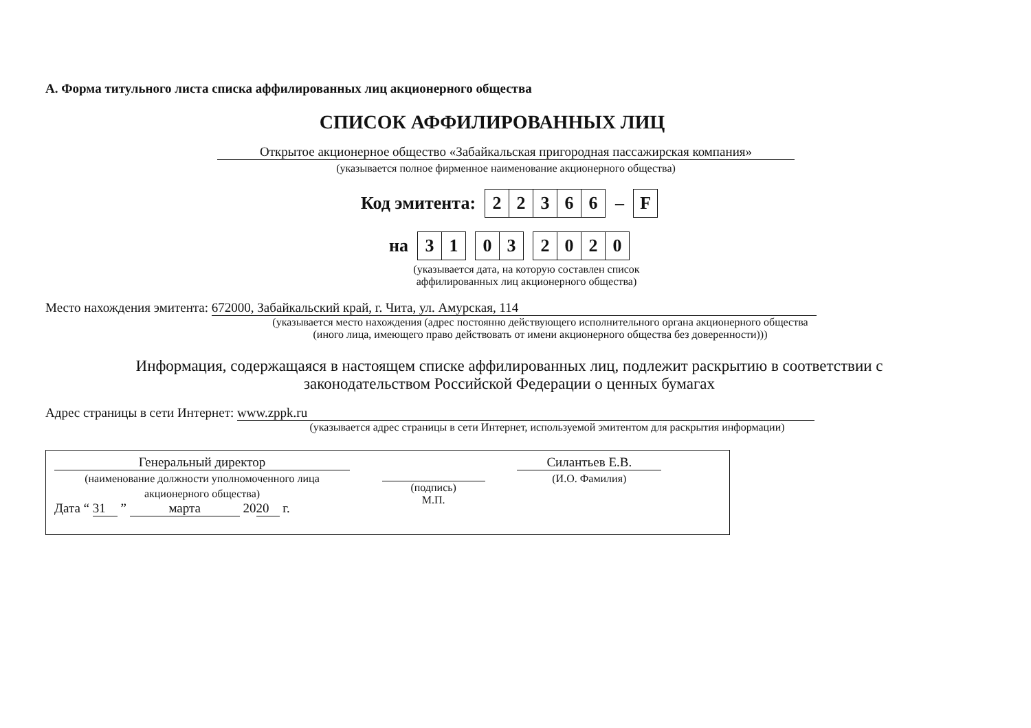А. Форма титульного листа списка аффилированных лиц акционерного общества
СПИСОК АФФИЛИРОВАННЫХ ЛИЦ
Открытое акционерное общество «Забайкальская пригородная пассажирская компания»
(указывается полное фирменное наименование акционерного общества)
Код эмитента:
22366
–
F
на
31 03 2020
(указывается дата, на которую составлен список аффилированных лиц акционерного общества)
Место нахождения эмитента: 672000, Забайкальский край, г. Чита, ул. Амурская, 114
(указывается место нахождения (адрес постоянно действующего исполнительного органа акционерного общества
(иного лица, имеющего право действовать от имени акционерного общества без доверенности)))
Информация, содержащаяся в настоящем списке аффилированных лиц, подлежит раскрытию в соответствии с законодательством Российской Федерации о ценных бумагах
Адрес страницы в сети Интернет: www.zppk.ru
(указывается адрес страницы в сети Интернет, используемой эмитентом для раскрытия информации)
Генеральный директор
(наименование должности уполномоченного лица
акционерного общества)
Дата “ 31 ” марта 20 20 г.
(подпись)
М.П.
Силантьев Е.В.
(И.О. Фамилия)